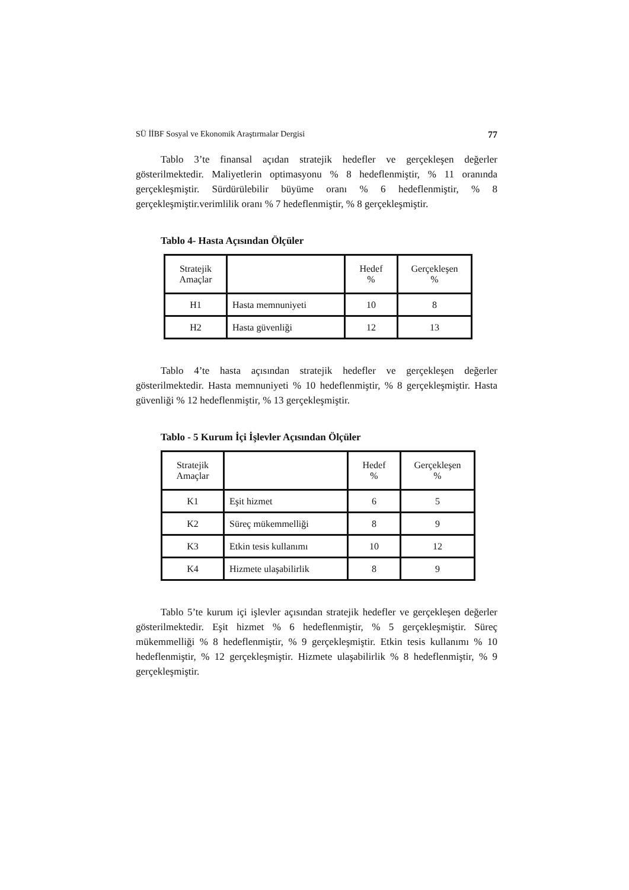SÜ İİBF Sosyal ve Ekonomik Araştırmalar Dergisi 77
Tablo 3’te finansal açıdan stratejik hedefler ve gerçekleşen değerler gösterilmektedir. Maliyetlerin optimasyonu % 8 hedeflenmiştir, % 11 oranında gerçekleşmiştir. Sürdürülebilir büyüme oranı % 6 hedeflenmiştir, % 8 gerçekleşmiştir.verimlilik oranı % 7 hedeflenmiştir, % 8 gerçekleşmiştir.
Tablo 4- Hasta Açısından Ölçüler
| Stratejik Amaçlar | | Hedef % | Gerçekleşen % |
| H1 | Hasta memnuniyeti | 10 | 8 |
| H2 | Hasta güvenliği | 12 | 13 |
Tablo 4’te hasta açısından stratejik hedefler ve gerçekleşen değerler gösterilmektedir. Hasta memnuniyeti % 10 hedeflenmiştir, % 8 gerçekleşmiştir. Hasta güvenliği % 12 hedeflenmiştir, % 13 gerçekleşmiştir.
Tablo - 5 Kurum İçi İşlevler Açısından Ölçüler
| Stratejik Amaçlar | | Hedef % | Gerçekleşen % |
| K1 | Eşit hizmet | 6 | 5 |
| K2 | Süreç mükemmelliği | 8 | 9 |
| K3 | Etkin tesis kullanımı | 10 | 12 |
| K4 | Hizmete ulaşabilirlik | 8 | 9 |
Tablo 5’te kurum içi işlevler açısından stratejik hedefler ve gerçekleşen değerler gösterilmektedir. Eşit hizmet % 6 hedeflenmiştir, % 5 gerçekleşmiştir. Süreç mükemmelliği % 8 hedeflenmiştir, % 9 gerçekleşmiştir. Etkin tesis kullanımı % 10 hedeflenmiştir, % 12 gerçekleşmiştir. Hizmete ulaşabilirlik % 8 hedeflenmiştir, % 9 gerçekleşmiştir.